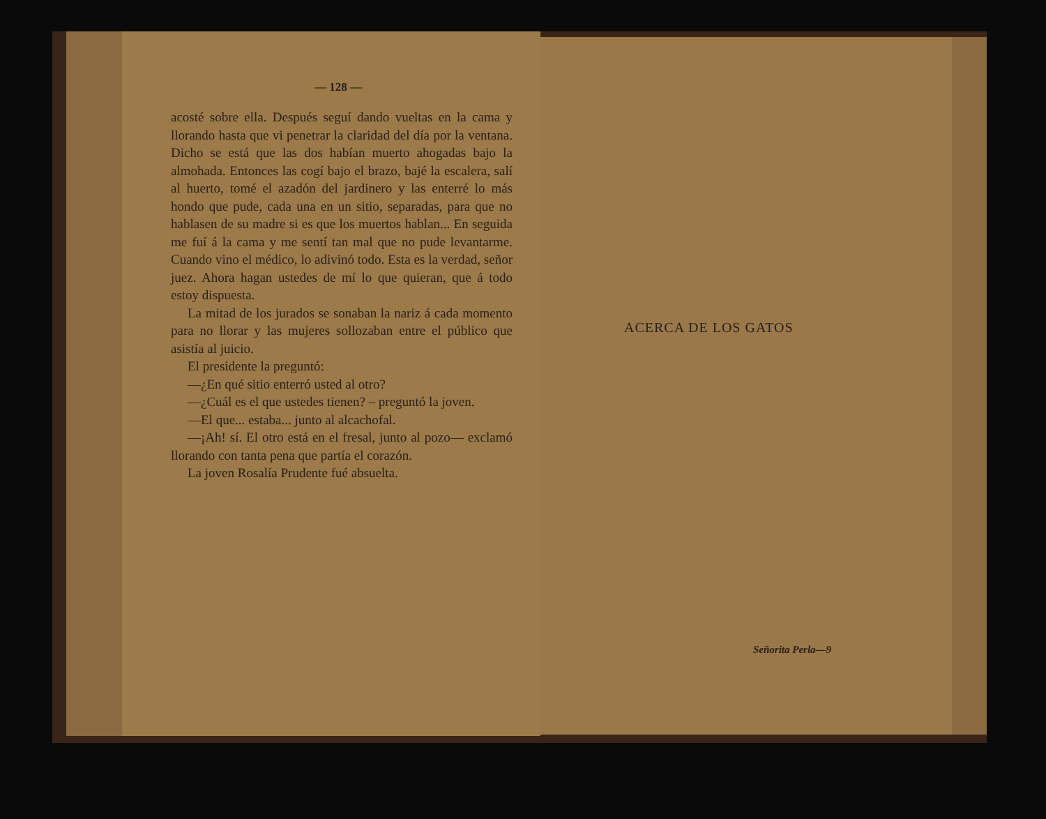— 128 —
acosté sobre ella. Después seguí dando vueltas en la cama y llorando hasta que vi penetrar la claridad del día por la ventana. Dicho se está que las dos habían muerto ahogadas bajo la almohada. Entonces las cogí bajo el brazo, bajé la escalera, salí al huerto, tomé el azadón del jardinero y las enterré lo más hondo que pude, cada una en un sitio, separadas, para que no hablasen de su madre si es que los muertos hablan... En seguida me fuí á la cama y me sentí tan mal que no pude levantarme. Cuando vino el médico, lo adivinó todo. Esta es la verdad, señor juez. Ahora hagan ustedes de mí lo que quieran, que á todo estoy dispuesta.
La mitad de los jurados se sonaban la nariz á cada momento para no llorar y las mujeres sollozaban entre el público que asistía al juicio.
El presidente la preguntó:
—¿En qué sitio enterró usted al otro?
—¿Cuál es el que ustedes tienen? – preguntó la joven.
—El que... estaba... junto al alcachofal.
—¡Ah! sí. El otro está en el fresal, junto al pozo— exclamó llorando con tanta pena que partía el corazón.
La joven Rosalía Prudente fué absuelta.
ACERCA DE LOS GATOS
Señorita Perla—9